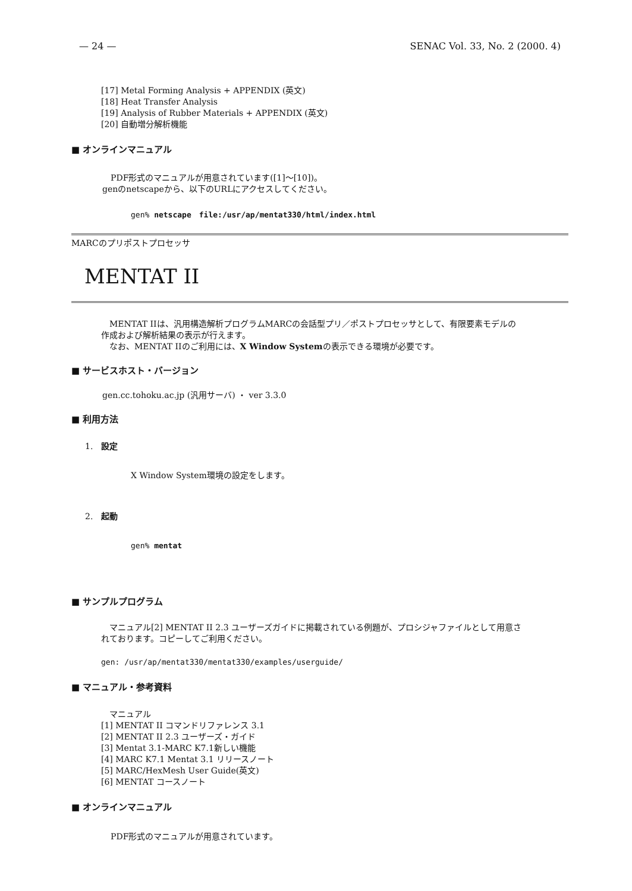— 24 — SENAC Vol. 33, No. 2 (2000. 4)
[17] Metal Forming Analysis + APPENDIX (英文)
[18] Heat Transfer Analysis
[19] Analysis of Rubber Materials + APPENDIX (英文)
[20] 自動増分解析機能
■ オンラインマニュアル
　PDF形式のマニュアルが用意されています([1]～[10])。
genのnetscapeから、以下のURLにアクセスしてください。
gen% netscape　file:/usr/ap/mentat330/html/index.html
MARCのプリポストプロセッサ
MENTAT II
　MENTAT IIは、汎用構造解析プログラムMARCの会話型プリ／ポストプロセッサとして、有限要素モデルの
作成および解析結果の表示が行えます。
　なお、MENTAT IIのご利用には、X Window Systemの表示できる環境が必要です。
■ サービスホスト・バージョン
gen.cc.tohoku.ac.jp (汎用サーバ) ・ ver 3.3.0
■ 利用方法
1.　設定
X Window System環境の設定をします。
2.　起動
gen% mentat
■ サンプルプログラム
　マニュアル[2] MENTAT II 2.3 ユーザーズガイドに掲載されている例題が、プロシジャファイルとして用意さ
れております。コピーしてご利用ください。
gen: /usr/ap/mentat330/mentat330/examples/userguide/
■ マニュアル・参考資料
　マニュアル
[1] MENTAT II コマンドリファレンス 3.1
[2] MENTAT II 2.3 ユーザーズ・ガイド
[3] Mentat 3.1-MARC K7.1新しい機能
[4] MARC K7.1 Mentat 3.1 リリースノート
[5] MARC/HexMesh User Guide(英文)
[6] MENTAT コースノート
■ オンラインマニュアル
　PDF形式のマニュアルが用意されています。